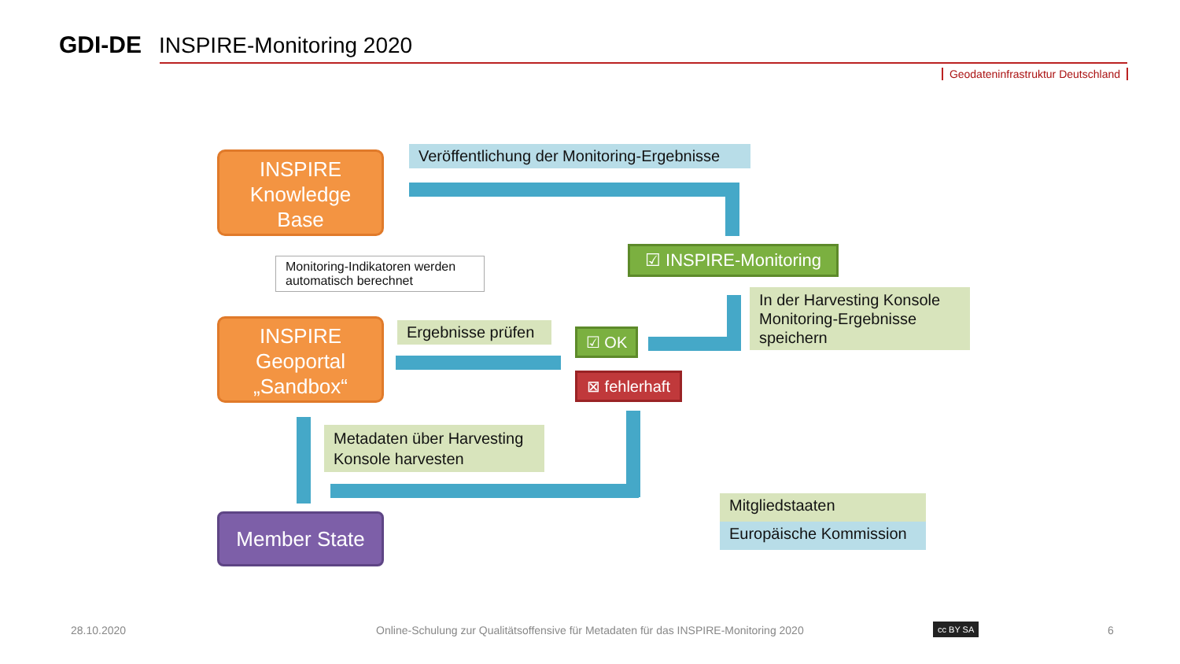GDI-DE
INSPIRE-Monitoring 2020
Geodateninfrastruktur Deutschland
INSPIRE
Knowledge
Base
Veröffentlichung der Monitoring-Ergebnisse
☑ INSPIRE-Monitoring
Monitoring-Indikatoren werden automatisch berechnet
INSPIRE
Geoportal
„Sandbox“
Ergebnisse prüfen
☑ OK
⊠ fehlerhaft
In der Harvesting Konsole Monitoring-Ergebnisse speichern
Metadaten über Harvesting Konsole harvesten
Member State
Mitgliedstaaten
Europäische Kommission
28.10.2020
Online-Schulung zur Qualitätsoffensive für Metadaten für das INSPIRE-Monitoring 2020
cc BY SA 6